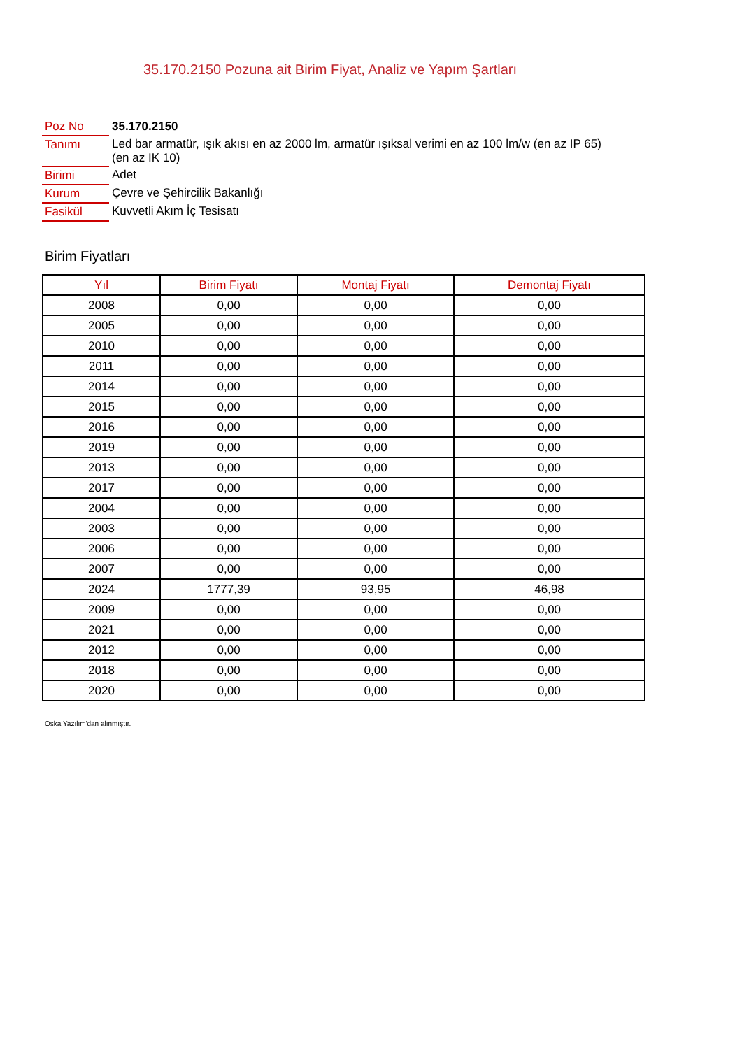35.170.2150 Pozuna ait Birim Fiyat, Analiz ve Yapım Şartları
| Poz No | 35.170.2150 |
| Tanımı | Led bar armatür, ışık akısı en az 2000 lm, armatür ışıksal verimi en az 100 lm/w (en az IP 65) (en az IK 10) |
| Birimi | Adet |
| Kurum | Çevre ve Şehircilik Bakanlığı |
| Fasikül | Kuvvetli Akım İç Tesisatı |
Birim Fiyatları
| Yıl | Birim Fiyatı | Montaj Fiyatı | Demontaj Fiyatı |
| --- | --- | --- | --- |
| 2008 | 0,00 | 0,00 | 0,00 |
| 2005 | 0,00 | 0,00 | 0,00 |
| 2010 | 0,00 | 0,00 | 0,00 |
| 2011 | 0,00 | 0,00 | 0,00 |
| 2014 | 0,00 | 0,00 | 0,00 |
| 2015 | 0,00 | 0,00 | 0,00 |
| 2016 | 0,00 | 0,00 | 0,00 |
| 2019 | 0,00 | 0,00 | 0,00 |
| 2013 | 0,00 | 0,00 | 0,00 |
| 2017 | 0,00 | 0,00 | 0,00 |
| 2004 | 0,00 | 0,00 | 0,00 |
| 2003 | 0,00 | 0,00 | 0,00 |
| 2006 | 0,00 | 0,00 | 0,00 |
| 2007 | 0,00 | 0,00 | 0,00 |
| 2024 | 1777,39 | 93,95 | 46,98 |
| 2009 | 0,00 | 0,00 | 0,00 |
| 2021 | 0,00 | 0,00 | 0,00 |
| 2012 | 0,00 | 0,00 | 0,00 |
| 2018 | 0,00 | 0,00 | 0,00 |
| 2020 | 0,00 | 0,00 | 0,00 |
Oska Yazılım'dan alınmıştır.